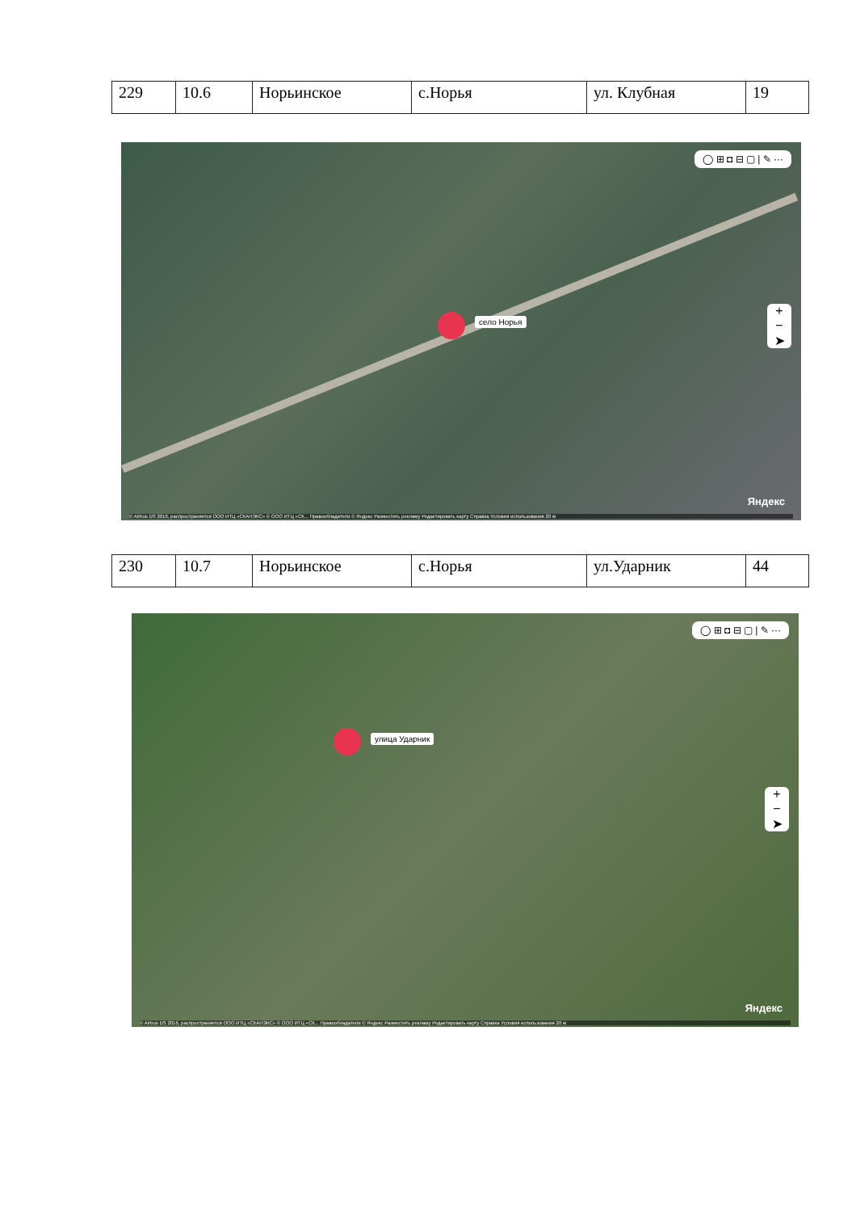| 229 | 10.6 | Норьинское | с.Норья | ул. Клубная | 19 |
◯ ⊞ ◘ ⊟ ▢ | ✎ ···
село Норья
+
−
➤
Яндекс
© Airbus DS 2016, распространяется ООО ИТЦ «СКАНЭКС» © ООО ИТЦ «СК... Правообладатели © Яндекс Разместить рекламу Редактировать карту Справка Условия использования 20 м
| 230 | 10.7 | Норьинское | с.Норья | ул.Ударник | 44 |
◯ ⊞ ◘ ⊟ ▢ | ✎ ···
улица Ударник
+
−
➤
Яндекс
© Airbus DS 2016, распространяется ООО ИТЦ «СКАНЭКС» © ООО ИТЦ «СК... Правообладатели © Яндекс Разместить рекламу Редактировать карту Справка Условия использования 20 м